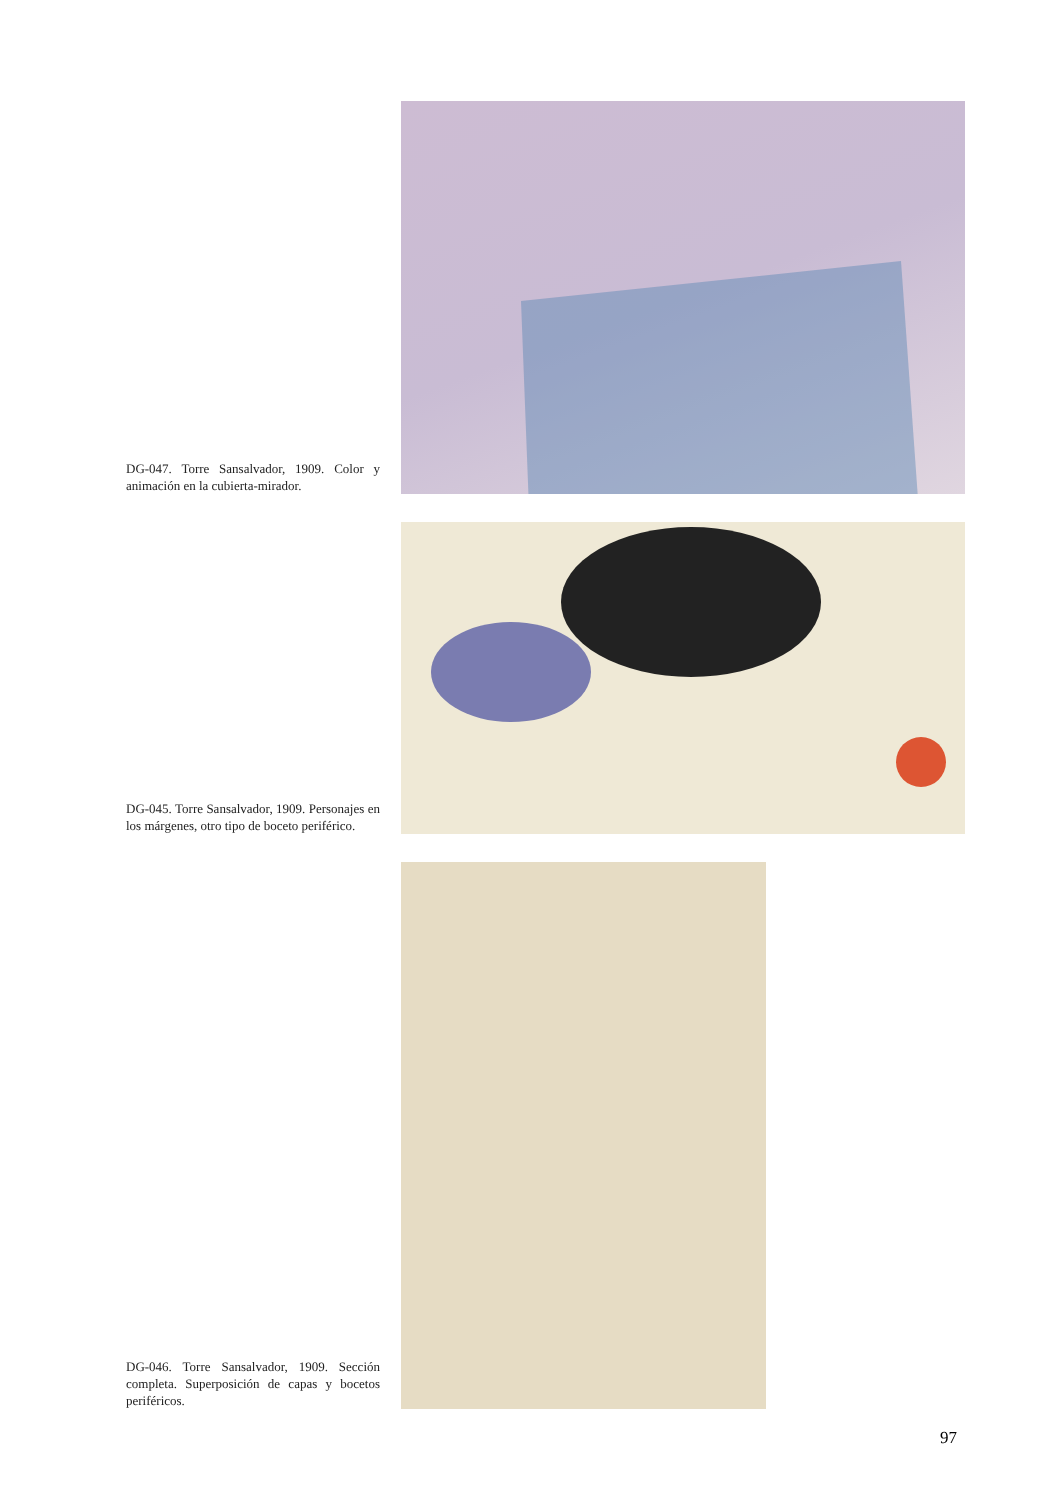DG-047. Torre Sansalvador, 1909. Color y animación en la cubierta-mirador.
DG-045. Torre Sansalvador, 1909. Personajes en los márgenes, otro tipo de boceto periférico.
DG-046. Torre Sansalvador, 1909. Sección completa. Superposición de capas y bocetos periféricos.
97